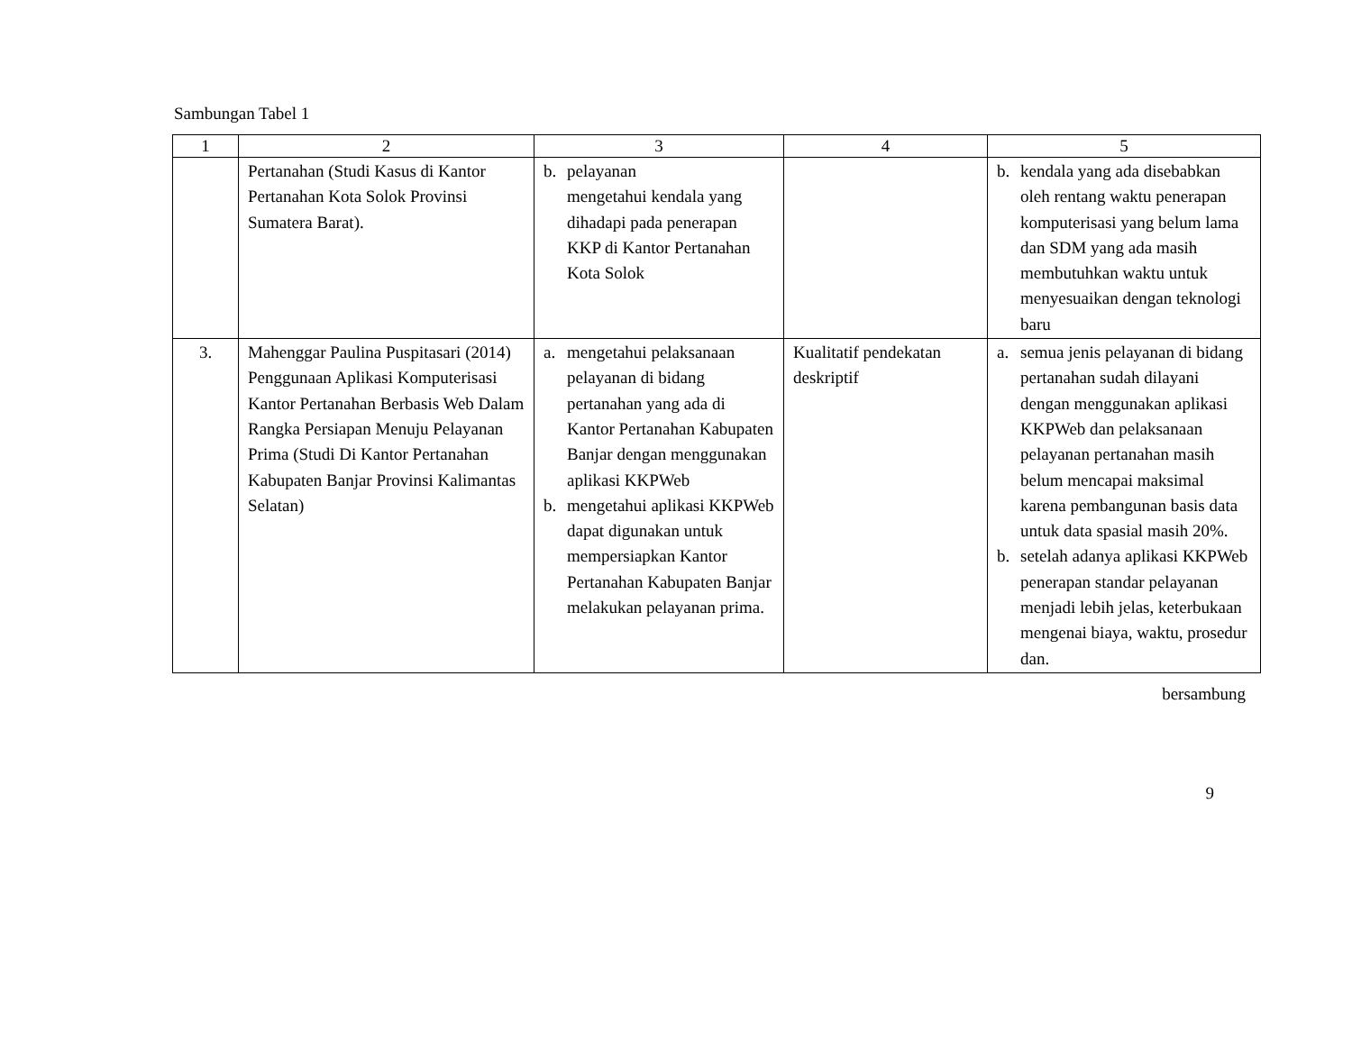Sambungan Tabel 1
| 1 | 2 | 3 | 4 | 5 |
| --- | --- | --- | --- | --- |
| | Pertanahan (Studi Kasus di Kantor Pertanahan Kota Solok Provinsi Sumatera Barat). | b. pelayanan mengetahui kendala yang dihadapi pada penerapan KKP di Kantor Pertanahan Kota Solok | | b. kendala yang ada disebabkan oleh rentang waktu penerapan komputerisasi yang belum lama dan SDM yang ada masih membutuhkan waktu untuk menyesuaikan dengan teknologi baru |
| 3. | Mahenggar Paulina Puspitasari (2014) Penggunaan Aplikasi Komputerisasi Kantor Pertanahan Berbasis Web Dalam Rangka Persiapan Menuju Pelayanan Prima (Studi Di Kantor Pertanahan Kabupaten Banjar Provinsi Kalimantas Selatan) | a. mengetahui pelaksanaan pelayanan di bidang pertanahan yang ada di Kantor Pertanahan Kabupaten Banjar dengan menggunakan aplikasi KKPWeb b. mengetahui aplikasi KKPWeb dapat digunakan untuk mempersiapkan Kantor Pertanahan Kabupaten Banjar melakukan pelayanan prima. | Kualitatif pendekatan deskriptif | a. semua jenis pelayanan di bidang pertanahan sudah dilayani dengan menggunakan aplikasi KKPWeb dan pelaksanaan pelayanan pertanahan masih belum mencapai maksimal karena pembangunan basis data untuk data spasial masih 20%. b. setelah adanya aplikasi KKPWeb penerapan standar pelayanan menjadi lebih jelas, keterbukaan mengenai biaya, waktu, prosedur dan. |
bersambung
9